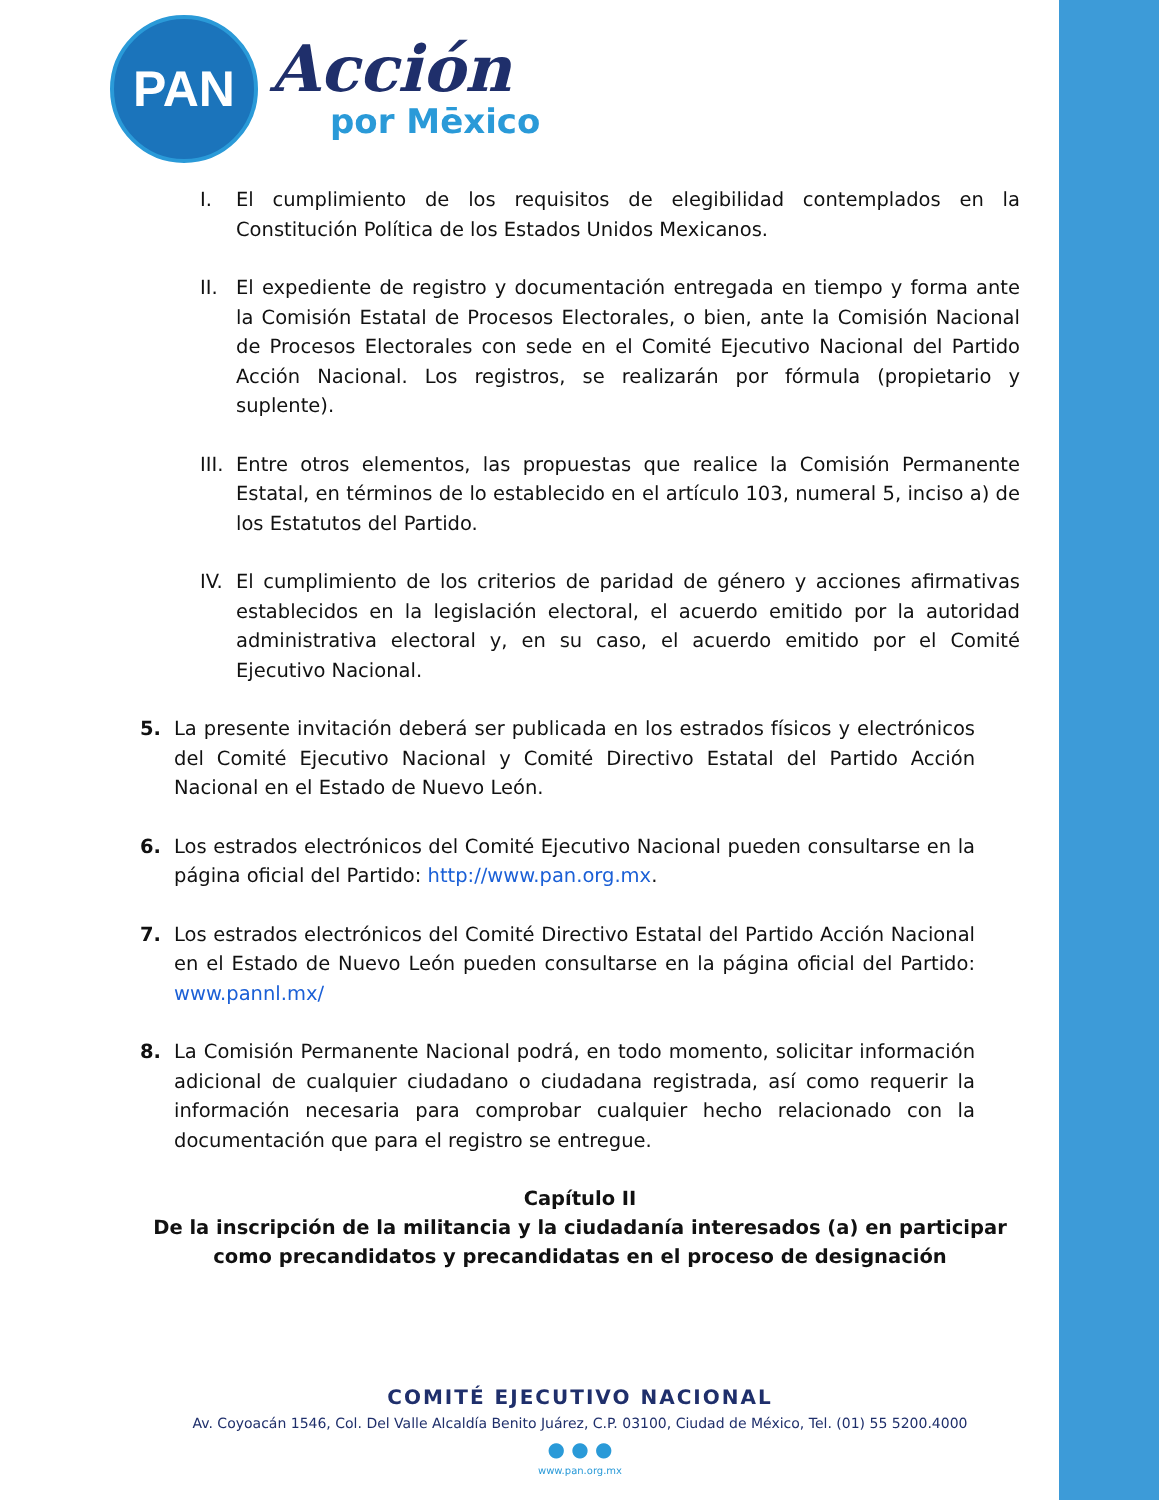PAN
Acción
por Mēxico
I. El cumplimiento de los requisitos de elegibilidad contemplados en la Constitución Política de los Estados Unidos Mexicanos.
II. El expediente de registro y documentación entregada en tiempo y forma ante la Comisión Estatal de Procesos Electorales, o bien, ante la Comisión Nacional de Procesos Electorales con sede en el Comité Ejecutivo Nacional del Partido Acción Nacional. Los registros, se realizarán por fórmula (propietario y suplente).
III.
Entre otros elementos, las propuestas que realice la Comisión Permanente Estatal, en términos de lo establecido en el artículo 103, numeral 5, inciso a) de los Estatutos del Partido.
IV. El cumplimiento de los criterios de paridad de género y acciones afirmativas establecidos en la legislación electoral, el acuerdo emitido por la autoridad administrativa electoral y, en su caso, el acuerdo emitido por el Comité Ejecutivo Nacional.
5. La presente invitación deberá ser publicada en los estrados físicos y electrónicos del Comité Ejecutivo Nacional y Comité Directivo Estatal del Partido Acción Nacional en el Estado de Nuevo León.
6. Los estrados electrónicos del Comité Ejecutivo Nacional pueden consultarse en la página oficial del Partido: http://www.pan.org.mx.
7. Los estrados electrónicos del Comité Directivo Estatal del Partido Acción Nacional en el Estado de Nuevo León pueden consultarse en la página oficial del Partido: www.pannl.mx/
8. La Comisión Permanente Nacional podrá, en todo momento, solicitar información adicional de cualquier ciudadano o ciudadana registrada, así como requerir la información necesaria para comprobar cualquier hecho relacionado con la documentación que para el registro se entregue.
Capítulo II
De la inscripción de la militancia y la ciudadanía interesados (a) en participar como precandidatos y precandidatas en el proceso de designación
COMITÉ EJECUTIVO NACIONAL
Av. Coyoacán 1546, Col. Del Valle Alcaldía Benito Juárez, C.P. 03100, Ciudad de México, Tel. (01) 55 5200.4000
● ● ●
www.pan.org.mx